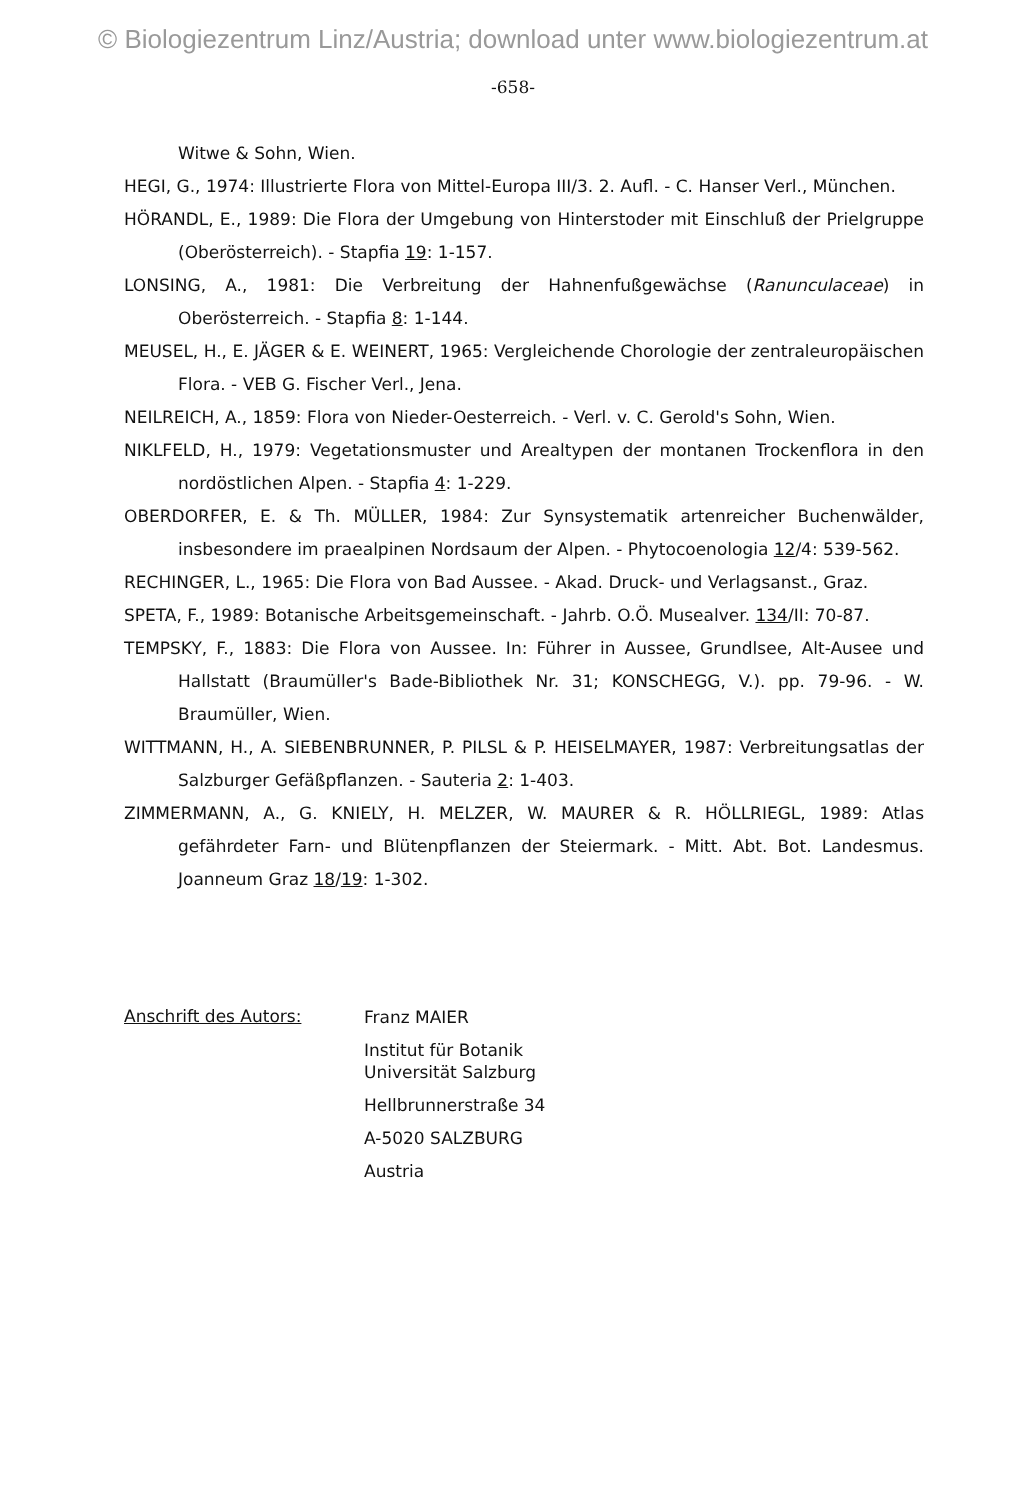© Biologiezentrum Linz/Austria; download unter www.biologiezentrum.at
-658-
Witwe & Sohn, Wien.
HEGI, G., 1974: Illustrierte Flora von Mittel-Europa III/3. 2. Aufl. - C. Hanser Verl., München.
HÖRANDL, E., 1989: Die Flora der Umgebung von Hinterstoder mit Einschluß der Prielgruppe (Oberösterreich). - Stapfia 19: 1-157.
LONSING, A., 1981: Die Verbreitung der Hahnenfußgewächse (Ranunculaceae) in Oberösterreich. - Stapfia 8: 1-144.
MEUSEL, H., E. JÄGER & E. WEINERT, 1965: Vergleichende Chorologie der zentraleuropäischen Flora. - VEB G. Fischer Verl., Jena.
NEILREICH, A., 1859: Flora von Nieder-Oesterreich. - Verl. v. C. Gerold's Sohn, Wien.
NIKLFELD, H., 1979: Vegetationsmuster und Arealtypen der montanen Trockenflora in den nordöstlichen Alpen. - Stapfia 4: 1-229.
OBERDORFER, E. & Th. MÜLLER, 1984: Zur Synsystematik artenreicher Buchenwälder, insbesondere im praealpinen Nordsaum der Alpen. - Phytocoenologia 12/4: 539-562.
RECHINGER, L., 1965: Die Flora von Bad Aussee. - Akad. Druck- und Verlagsanst., Graz.
SPETA, F., 1989: Botanische Arbeitsgemeinschaft. - Jahrb. O.Ö. Musealver. 134/II: 70-87.
TEMPSKY, F., 1883: Die Flora von Aussee. In: Führer in Aussee, Grundlsee, Alt-Ausee und Hallstatt (Braumüller's Bade-Bibliothek Nr. 31; KONSCHEGG, V.). pp. 79-96. - W. Braumüller, Wien.
WITTMANN, H., A. SIEBENBRUNNER, P. PILSL & P. HEISELMAYER, 1987: Verbreitungsatlas der Salzburger Gefäßpflanzen. - Sauteria 2: 1-403.
ZIMMERMANN, A., G. KNIELY, H. MELZER, W. MAURER & R. HÖLLRIEGL, 1989: Atlas gefährdeter Farn- und Blütenpflanzen der Steiermark. - Mitt. Abt. Bot. Landesmus. Joanneum Graz 18/19: 1-302.
Anschrift des Autors:
Franz MAIER
Institut für Botanik
Universität Salzburg
Hellbrunnerstraße 34
A-5020 SALZBURG
Austria